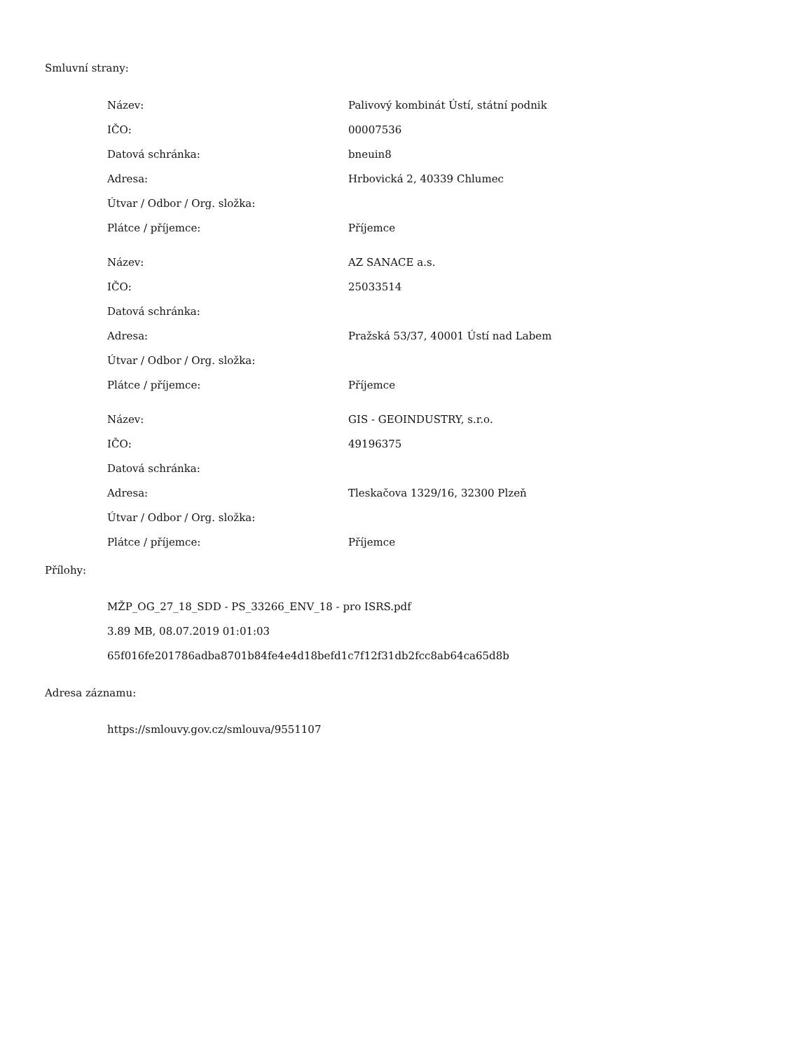Smluvní strany:
| Název: | Palivový kombinát Ústí, státní podnik |
| IČO: | 00007536 |
| Datová schránka: | bneuin8 |
| Adresa: | Hrbovická 2, 40339 Chlumec |
| Útvar / Odbor / Org. složka: | |
| Plátce / příjemce: | Příjemce |
| Název: | AZ SANACE a.s. |
| IČO: | 25033514 |
| Datová schránka: | |
| Adresa: | Pražská 53/37, 40001 Ústí nad Labem |
| Útvar / Odbor / Org. složka: | |
| Plátce / příjemce: | Příjemce |
| Název: | GIS - GEOINDUSTRY, s.r.o. |
| IČO: | 49196375 |
| Datová schránka: | |
| Adresa: | Tleskačova 1329/16, 32300 Plzeň |
| Útvar / Odbor / Org. složka: | |
| Plátce / příjemce: | Příjemce |
Přílohy:
MŽP_OG_27_18_SDD - PS_33266_ENV_18 - pro ISRS.pdf
3.89 MB, 08.07.2019 01:01:03
65f016fe201786adba8701b84fe4e4d18befd1c7f12f31db2fcc8ab64ca65d8b
Adresa záznamu:
https://smlouvy.gov.cz/smlouva/9551107